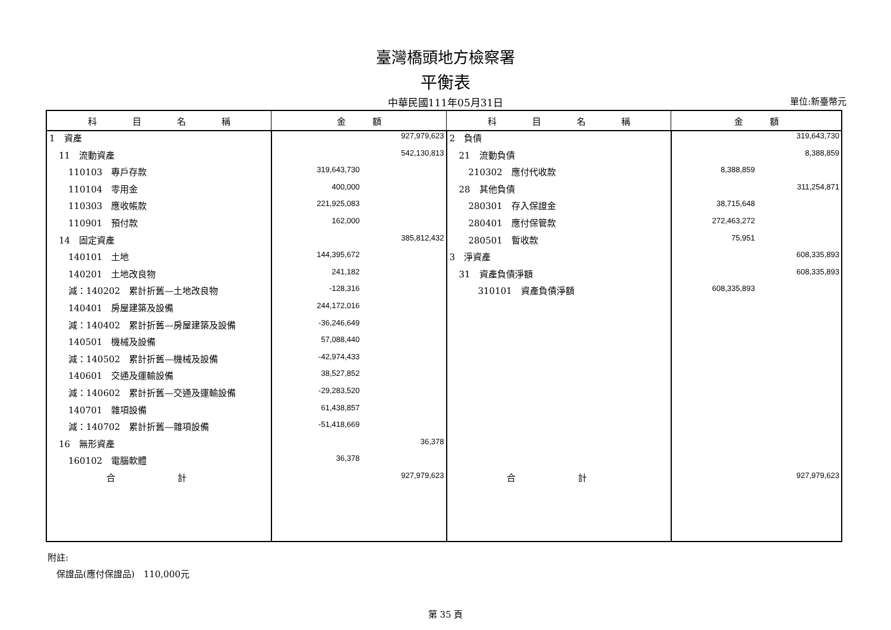臺灣橋頭地方檢察署
平衡表
中華民國111年05月31日
單位:新臺幣元
| 科 目 名 稱 | 金 額 | 科 目 名 稱 | 金 額 |
| --- | --- | --- | --- |
| 1 資產 | 927,979,623 | 2 負債 | 319,643,730 |
| 11 流動資產 | 542,130,813 | 21 流動負債 | 8,388,859 |
| 110103 專戶存款 | 319,643,730 | 210302 應付代收款 | 8,388,859 |
| 110104 零用金 | 400,000 | 28 其他負債 | 311,254,871 |
| 110303 應收帳款 | 221,925,083 | 280301 存入保證金 | 38,715,648 |
| 110901 預付款 | 162,000 | 280401 應付保管款 | 272,463,272 |
| 14 固定資產 | 385,812,432 | 280501 暫收款 | 75,951 |
| 140101 土地 | 144,395,672 | 3 淨資產 | 608,335,893 |
| 140201 土地改良物 | 241,182 | 31 資產負債淨額 | 608,335,893 |
| 減：140202 累計折舊—土地改良物 | -128,316 | 310101 資產負債淨額 | 608,335,893 |
| 140401 房屋建築及設備 | 244,172,016 | | |
| 減：140402 累計折舊—房屋建築及設備 | -36,246,649 | | |
| 140501 機械及設備 | 57,088,440 | | |
| 減：140502 累計折舊—機械及設備 | -42,974,433 | | |
| 140601 交通及運輸設備 | 38,527,852 | | |
| 減：140602 累計折舊—交通及運輸設備 | -29,283,520 | | |
| 140701 雜項設備 | 61,438,857 | | |
| 減：140702 累計折舊—雜項設備 | -51,418,669 | | |
| 16 無形資產 | 36,378 | | |
| 160102 電腦軟體 | 36,378 | | |
| 合 計 | 927,979,623 | 合 計 | 927,979,623 |
附註:
　保證品(應付保證品)　110,000元
第 35 頁